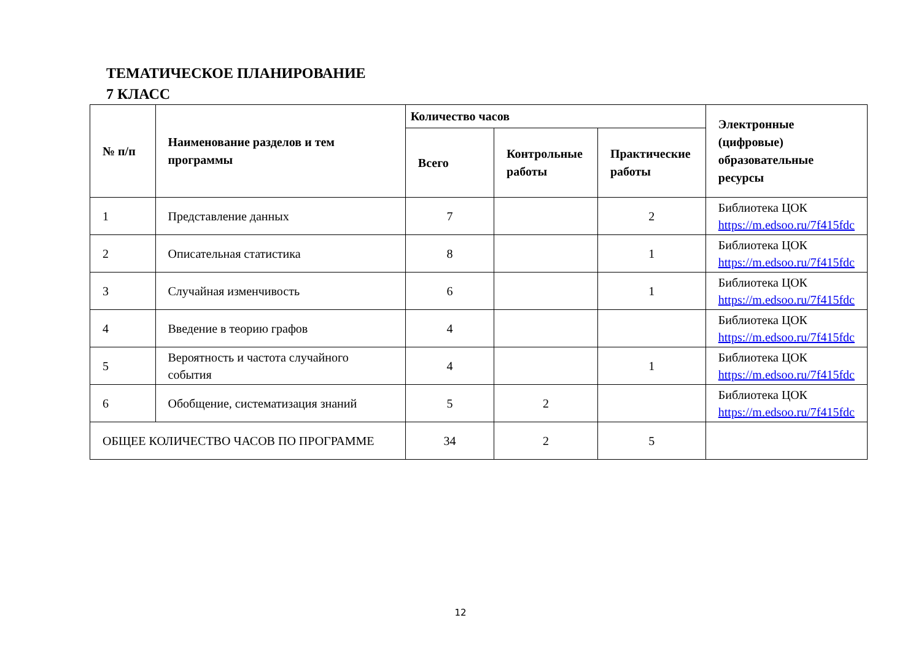ТЕМАТИЧЕСКОЕ ПЛАНИРОВАНИЕ
7 КЛАСС
| № п/п | Наименование разделов и тем программы | Количество часов | | | Электронные (цифровые) образовательные ресурсы |
| --- | --- | --- | --- | --- | --- |
| | | Всего | Контрольные работы | Практические работы | |
| 1 | Представление данных | 7 | | 2 | Библиотека ЦОК https://m.edsoo.ru/7f415fdc |
| 2 | Описательная статистика | 8 | | 1 | Библиотека ЦОК https://m.edsoo.ru/7f415fdc |
| 3 | Случайная изменчивость | 6 | | 1 | Библиотека ЦОК https://m.edsoo.ru/7f415fdc |
| 4 | Введение в теорию графов | 4 | | | Библиотека ЦОК https://m.edsoo.ru/7f415fdc |
| 5 | Вероятность и частота случайного события | 4 | | 1 | Библиотека ЦОК https://m.edsoo.ru/7f415fdc |
| 6 | Обобщение, систематизация знаний | 5 | 2 | | Библиотека ЦОК https://m.edsoo.ru/7f415fdc |
| ОБЩЕЕ КОЛИЧЕСТВО ЧАСОВ ПО ПРОГРАММЕ | | 34 | 2 | 5 | |
12